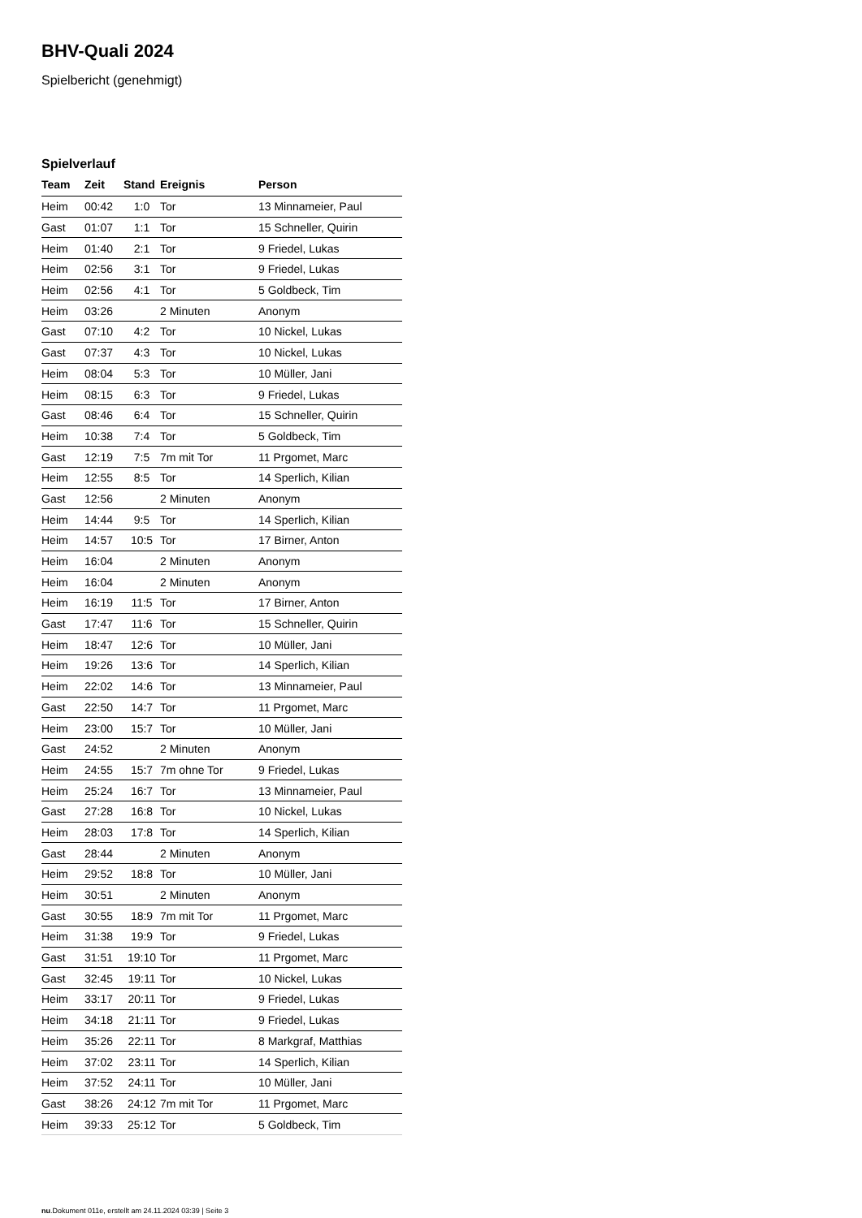BHV-Quali 2024
Spielbericht (genehmigt)
Spielverlauf
| Team | Zeit | Stand | Ereignis | Person |
| --- | --- | --- | --- | --- |
| Heim | 00:42 | 1:0 | Tor | 13 Minnameier, Paul |
| Gast | 01:07 | 1:1 | Tor | 15 Schneller, Quirin |
| Heim | 01:40 | 2:1 | Tor | 9 Friedel, Lukas |
| Heim | 02:56 | 3:1 | Tor | 9 Friedel, Lukas |
| Heim | 02:56 | 4:1 | Tor | 5 Goldbeck, Tim |
| Heim | 03:26 | | 2 Minuten | Anonym |
| Gast | 07:10 | 4:2 | Tor | 10 Nickel, Lukas |
| Gast | 07:37 | 4:3 | Tor | 10 Nickel, Lukas |
| Heim | 08:04 | 5:3 | Tor | 10 Müller, Jani |
| Heim | 08:15 | 6:3 | Tor | 9 Friedel, Lukas |
| Gast | 08:46 | 6:4 | Tor | 15 Schneller, Quirin |
| Heim | 10:38 | 7:4 | Tor | 5 Goldbeck, Tim |
| Gast | 12:19 | 7:5 | 7m mit Tor | 11 Prgomet, Marc |
| Heim | 12:55 | 8:5 | Tor | 14 Sperlich, Kilian |
| Gast | 12:56 | | 2 Minuten | Anonym |
| Heim | 14:44 | 9:5 | Tor | 14 Sperlich, Kilian |
| Heim | 14:57 | 10:5 | Tor | 17 Birner, Anton |
| Heim | 16:04 | | 2 Minuten | Anonym |
| Heim | 16:04 | | 2 Minuten | Anonym |
| Heim | 16:19 | 11:5 | Tor | 17 Birner, Anton |
| Gast | 17:47 | 11:6 | Tor | 15 Schneller, Quirin |
| Heim | 18:47 | 12:6 | Tor | 10 Müller, Jani |
| Heim | 19:26 | 13:6 | Tor | 14 Sperlich, Kilian |
| Heim | 22:02 | 14:6 | Tor | 13 Minnameier, Paul |
| Gast | 22:50 | 14:7 | Tor | 11 Prgomet, Marc |
| Heim | 23:00 | 15:7 | Tor | 10 Müller, Jani |
| Gast | 24:52 | | 2 Minuten | Anonym |
| Heim | 24:55 | 15:7 | 7m ohne Tor | 9 Friedel, Lukas |
| Heim | 25:24 | 16:7 | Tor | 13 Minnameier, Paul |
| Gast | 27:28 | 16:8 | Tor | 10 Nickel, Lukas |
| Heim | 28:03 | 17:8 | Tor | 14 Sperlich, Kilian |
| Gast | 28:44 | | 2 Minuten | Anonym |
| Heim | 29:52 | 18:8 | Tor | 10 Müller, Jani |
| Heim | 30:51 | | 2 Minuten | Anonym |
| Gast | 30:55 | 18:9 | 7m mit Tor | 11 Prgomet, Marc |
| Heim | 31:38 | 19:9 | Tor | 9 Friedel, Lukas |
| Gast | 31:51 | 19:10 | Tor | 11 Prgomet, Marc |
| Gast | 32:45 | 19:11 | Tor | 10 Nickel, Lukas |
| Heim | 33:17 | 20:11 | Tor | 9 Friedel, Lukas |
| Heim | 34:18 | 21:11 | Tor | 9 Friedel, Lukas |
| Heim | 35:26 | 22:11 | Tor | 8 Markgraf, Matthias |
| Heim | 37:02 | 23:11 | Tor | 14 Sperlich, Kilian |
| Heim | 37:52 | 24:11 | Tor | 10 Müller, Jani |
| Gast | 38:26 | 24:12 | 7m mit Tor | 11 Prgomet, Marc |
| Heim | 39:33 | 25:12 | Tor | 5 Goldbeck, Tim |
nu.Dokument 011e, erstellt am 24.11.2024 03:39 | Seite 3